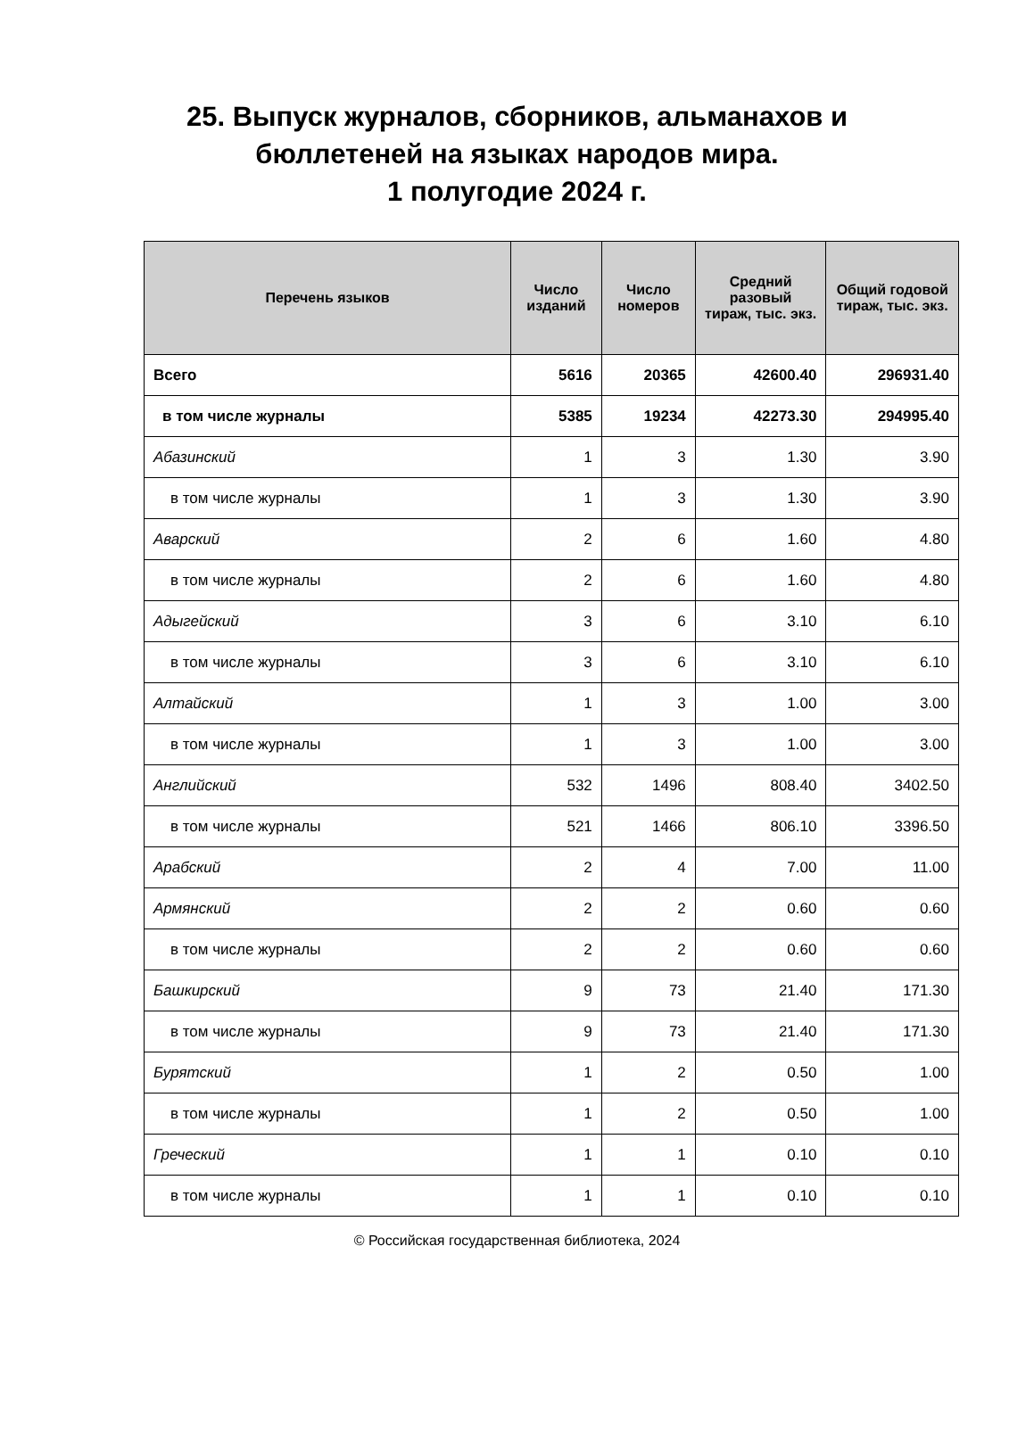25. Выпуск журналов, сборников, альманахов и
бюллетеней на языках народов мира.
1 полугодие 2024 г.
| Перечень языков | Число изданий | Число номеров | Средний разовый тираж, тыс. экз. | Общий годовой тираж, тыс. экз. |
| --- | --- | --- | --- | --- |
| Всего | 5616 | 20365 | 42600.40 | 296931.40 |
| в том числе журналы | 5385 | 19234 | 42273.30 | 294995.40 |
| Абазинский | 1 | 3 | 1.30 | 3.90 |
| в том числе журналы | 1 | 3 | 1.30 | 3.90 |
| Аварский | 2 | 6 | 1.60 | 4.80 |
| в том числе журналы | 2 | 6 | 1.60 | 4.80 |
| Адыгейский | 3 | 6 | 3.10 | 6.10 |
| в том числе журналы | 3 | 6 | 3.10 | 6.10 |
| Алтайский | 1 | 3 | 1.00 | 3.00 |
| в том числе журналы | 1 | 3 | 1.00 | 3.00 |
| Английский | 532 | 1496 | 808.40 | 3402.50 |
| в том числе журналы | 521 | 1466 | 806.10 | 3396.50 |
| Арабский | 2 | 4 | 7.00 | 11.00 |
| Армянский | 2 | 2 | 0.60 | 0.60 |
| в том числе журналы | 2 | 2 | 0.60 | 0.60 |
| Башкирский | 9 | 73 | 21.40 | 171.30 |
| в том числе журналы | 9 | 73 | 21.40 | 171.30 |
| Бурятский | 1 | 2 | 0.50 | 1.00 |
| в том числе журналы | 1 | 2 | 0.50 | 1.00 |
| Греческий | 1 | 1 | 0.10 | 0.10 |
| в том числе журналы | 1 | 1 | 0.10 | 0.10 |
© Российская государственная библиотека, 2024